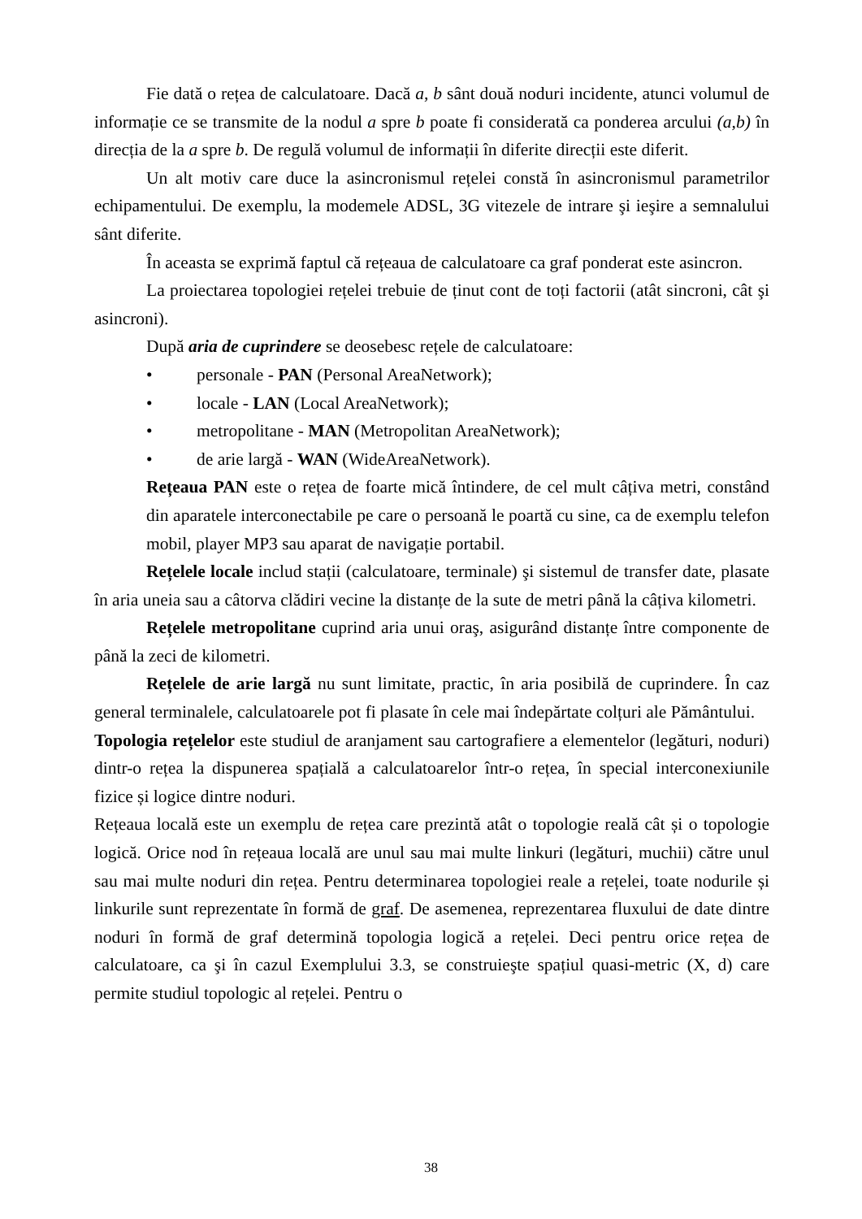Fie dată o rețea de calculatoare. Dacă a, b sânt două noduri incidente, atunci volumul de informație ce se transmite de la nodul a spre b poate fi considerată ca ponderea arcului (a,b) în direcția de la a spre b. De regulă volumul de informații în diferite direcții este diferit.
Un alt motiv care duce la asincronismul rețelei constă în asincronismul parametrilor echipamentului. De exemplu, la modemele ADSL, 3G vitezele de intrare şi ieşire a semnalului sânt diferite.
În aceasta se exprimă faptul că rețeaua de calculatoare ca graf ponderat este asincron.
La proiectarea topologiei rețelei trebuie de ținut cont de toți factorii (atât sincroni, cât şi asincroni).
După aria de cuprindere se deosebesc rețele de calculatoare:
• personale - PAN (Personal AreaNetwork);
• locale - LAN (Local AreaNetwork);
• metropolitane - MAN (Metropolitan AreaNetwork);
• de arie largă - WAN (WideAreaNetwork).
Rețeaua PAN este o rețea de foarte mică întindere, de cel mult câțiva metri, constând din aparatele interconectabile pe care o persoană le poartă cu sine, ca de exemplu telefon mobil, player MP3 sau aparat de navigație portabil.
Rețelele locale includ stații (calculatoare, terminale) şi sistemul de transfer date, plasate în aria uneia sau a câtorva clădiri vecine la distanțe de la sute de metri până la câțiva kilometri.
Rețelele metropolitane cuprind aria unui oraş, asigurând distanțe între componente de până la zeci de kilometri.
Rețelele de arie largă nu sunt limitate, practic, în aria posibilă de cuprindere. În caz general terminalele, calculatoarele pot fi plasate în cele mai îndepărtate colțuri ale Pământului.
Topologia rețelelor este studiul de aranjament sau cartografiere a elementelor (legături, noduri) dintr-o rețea la dispunerea spațială a calculatoarelor într-o rețea, în special interconexiunile fizice și logice dintre noduri.
Rețeaua locală este un exemplu de rețea care prezintă atât o topologie reală cât și o topologie logică. Orice nod în rețeaua locală are unul sau mai multe linkuri (legături, muchii) către unul sau mai multe noduri din rețea. Pentru determinarea topologiei reale a rețelei, toate nodurile și linkurile sunt reprezentate în formă de graf. De asemenea, reprezentarea fluxului de date dintre noduri în formă de graf determină topologia logică a rețelei. Deci pentru orice rețea de calculatoare, ca şi în cazul Exemplului 3.3, se construieşte spațiul quasi-metric (X, d) care permite studiul topologic al rețelei. Pentru o
38